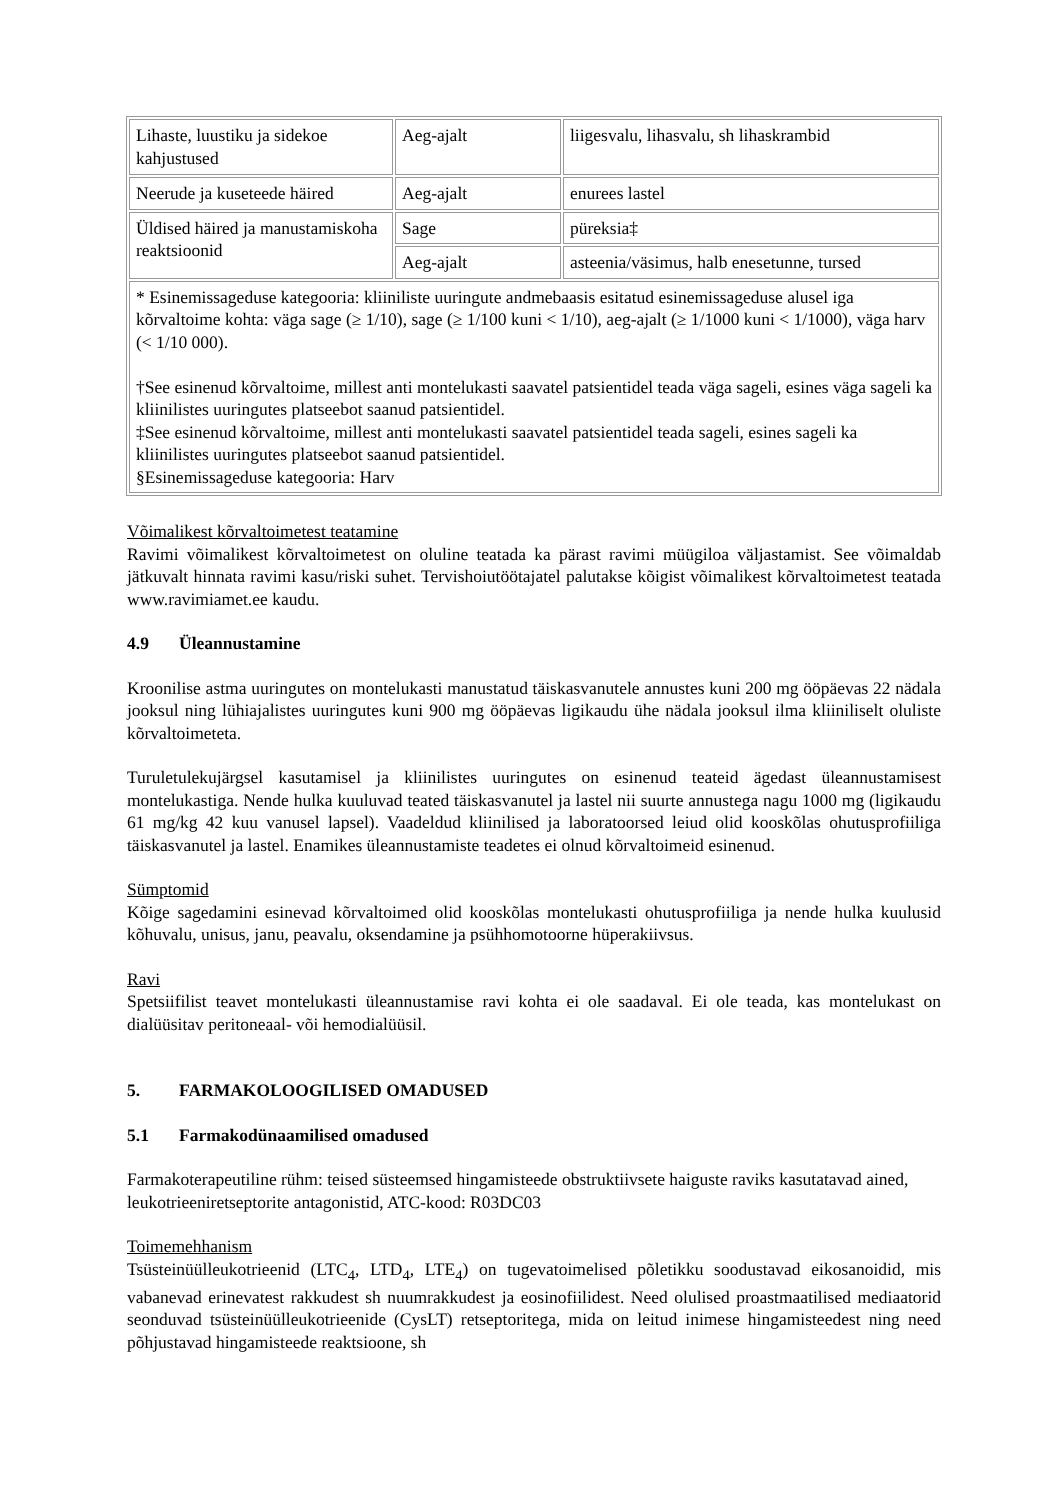| Lihaste, luustiku ja sidekoe kahjustused | Aeg-ajalt | liigesvalu, lihasvalu, sh lihaskrambid |
| Neerude ja kuseteede häired | Aeg-ajalt | enurees lastel |
| Üldised häired ja manustamiskoha reaktsioonid | Sage | püreksia‡ |
| | Aeg-ajalt | asteenia/väsimus, halb enesetunne, tursed |
| * Esinemissageduse kategooria: kliiniliste uuringute andmebaasis esitatud esinemissageduse alusel iga kõrvaltoime kohta: väga sage (≥ 1/10), sage (≥ 1/100 kuni < 1/10), aeg-ajalt (≥ 1/1000 kuni < 1/1000), väga harv (< 1/10 000). †See esinenud kõrvaltoime, millest anti montelukasti saavatel patsientidel teada väga sageli, esines väga sageli ka kliinilistes uuringutes platseebot saanud patsientidel. ‡See esinenud kõrvaltoime, millest anti montelukasti saavatel patsientidel teada sageli, esines sageli ka kliinilistes uuringutes platseebot saanud patsientidel. §Esinemissageduse kategooria: Harv | | |
Võimalikest kõrvaltoimetest teatamine
Ravimi võimalikest kõrvaltoimetest on oluline teatada ka pärast ravimi müügiloa väljastamist. See võimaldab jätkuvalt hinnata ravimi kasu/riski suhet. Tervishoiutöötajatel palutakse kõigist võimalikest kõrvaltoimetest teatada www.ravimiamet.ee kaudu.
4.9 Üleannustamine
Kroonilise astma uuringutes on montelukasti manustatud täiskasvanutele annustes kuni 200 mg ööpäevas 22 nädala jooksul ning lühiajalistes uuringutes kuni 900 mg ööpäevas ligikaudu ühe nädala jooksul ilma kliiniliselt oluliste kõrvaltoimeteta.
Turuletulekujärgsel kasutamisel ja kliinilistes uuringutes on esinenud teateid ägedast üleannustamisest montelukastiga. Nende hulka kuuluvad teated täiskasvanutel ja lastel nii suurte annustega nagu 1000 mg (ligikaudu 61 mg/kg 42 kuu vanusel lapsel). Vaadeldud kliinilised ja laboratoorsed leiud olid kooskõlas ohutusprofiiliga täiskasvanutel ja lastel. Enamikes üleannustamiste teadetes ei olnud kõrvaltoimeid esinenud.
Sümptomid
Kõige sagedamini esinevad kõrvaltoimed olid kooskõlas montelukasti ohutusprofiiliga ja nende hulka kuulusid kõhuvalu, unisus, janu, peavalu, oksendamine ja psühhomotoorne hüperakiivsus.
Ravi
Spetsiifilist teavet montelukasti üleannustamise ravi kohta ei ole saadaval. Ei ole teada, kas montelukast on dialüüsitav peritoneaal- või hemodialüüsil.
5. FARMAKOLOOGILISED OMADUSED
5.1 Farmakodünaamilised omadused
Farmakoterapeutiline rühm: teised süsteemsed hingamisteede obstruktiivsete haiguste raviks kasutatavad ained, leukotrieeniretseptorite antagonistid, ATC-kood: R03DC03
Toimemehhanism
Tsüsteinüülleukotrieenid (LTC<sub>4</sub>, LTD<sub>4</sub>, LTE<sub>4</sub>) on tugevatoimelised põletikku soodustavad eikosanoidid, mis vabanevad erinevatest rakkudest sh nuumrakkudest ja eosinofiilidest. Need olulised proastmaatilised mediaatorid seonduvad tsüsteinüülleukotrieenide (CysLT) retseptoritega, mida on leitud inimese hingamisteedest ning need põhjustavad hingamisteede reaktsioone, sh